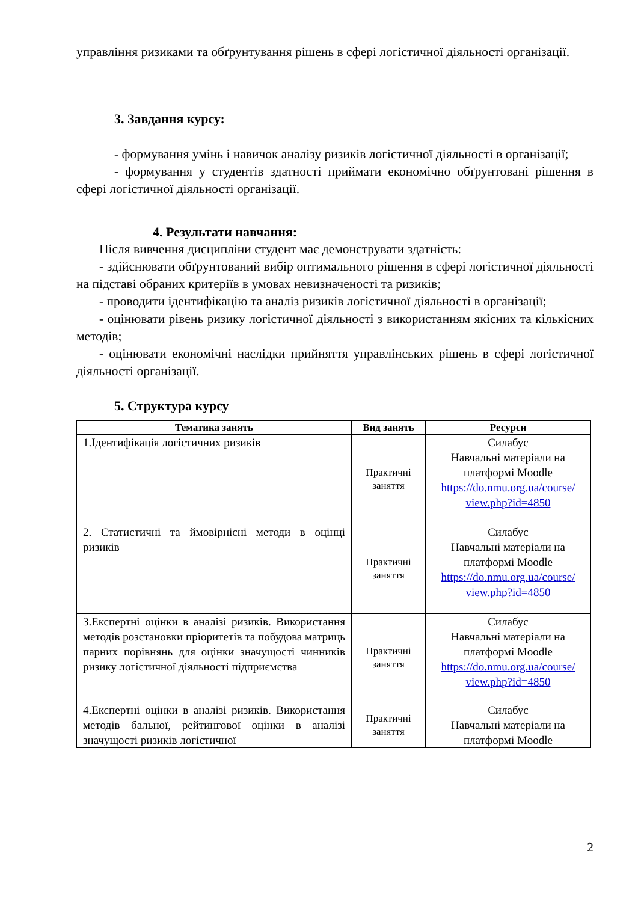управління ризиками та обґрунтування рішень в сфері логістичної діяльності організації.
3. Завдання курсу:
- формування умінь і навичок аналізу ризиків логістичної діяльності в організації;
- формування у студентів здатності приймати економічно обґрунтовані рішення в сфері логістичної діяльності організації.
4. Результати навчання:
Після вивчення дисципліни студент має демонструвати здатність:
- здійснювати обґрунтований вибір оптимального рішення в сфері логістичної діяльності на підставі обраних критеріїв в умовах невизначеності та ризиків;
- проводити ідентифікацію та аналіз ризиків логістичної діяльності в організації;
- оцінювати рівень ризику логістичної діяльності з використанням якісних та кількісних методів;
- оцінювати економічні наслідки прийняття управлінських рішень в сфері логістичної діяльності організації.
5. Структура курсу
| Тематика занять | Вид занять | Ресурси |
| --- | --- | --- |
| 1.Ідентифікація логістичних ризиків | Практичні заняття | Силабус Навчальні матеріали на платформі Moodle https://do.nmu.org.ua/course/ view.php?id=4850 |
| 2. Статистичні та ймовірнісні методи в оцінці ризиків | Практичні заняття | Силабус Навчальні матеріали на платформі Moodle https://do.nmu.org.ua/course/ view.php?id=4850 |
| 3.Експертні оцінки в аналізі ризиків. Використання методів розстановки пріоритетів та побудова матриць парних порівнянь для оцінки значущості чинників ризику логістичної діяльності підприємства | Практичні заняття | Силабус Навчальні матеріали на платформі Moodle https://do.nmu.org.ua/course/ view.php?id=4850 |
| 4.Експертні оцінки в аналізі ризиків. Використання методів бальної, рейтингової оцінки в аналізі значущості ризиків логістичної | Практичні заняття | Силабус Навчальні матеріали на платформі Moodle |
2